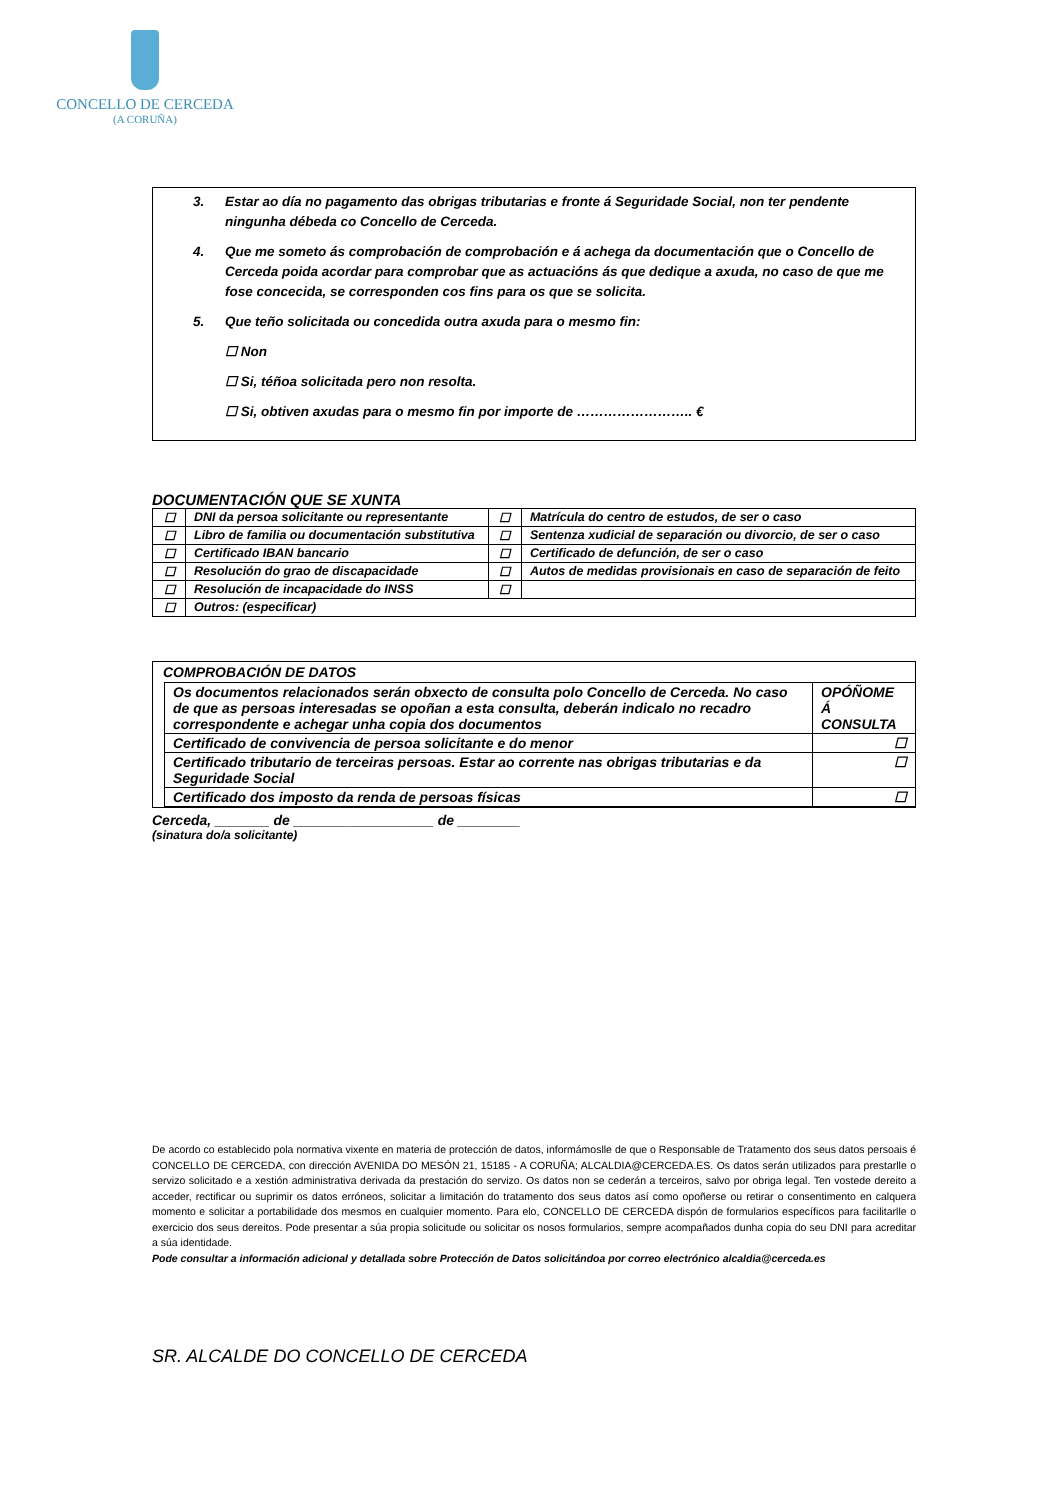CONCELLO DE CERCEDA
(A CORUÑA)
3. Estar ao día no pagamento das obrigas tributarias e fronte á Seguridade Social, non ter pendente ningunha débeda co Concello de Cerceda.
4. Que me someto ás comprobación de comprobación e á achega da documentación que o Concello de Cerceda poida acordar para comprobar que as actuacións ás que dedique a axuda, no caso de que me fose concecida, se corresponden cos fins para os que se solicita.
5. Que teño solicitada ou concedida outra axuda para o mesmo fin:
☐ Non
☐ Si, téñoa solicitada pero non resolta.
☐ Si, obtiven axudas para o mesmo fin por importe de …………………….. €
DOCUMENTACIÓN QUE SE XUNTA
| ☐ | DNI da persoa solicitante ou representante | ☐ | Matrícula do centro de estudos, de ser o caso |
| ☐ | Libro de familia ou documentación substitutiva | ☐ | Sentenza xudicial de separación ou divorcio, de ser o caso |
| ☐ | Certificado IBAN bancario | ☐ | Certificado de defunción, de ser o caso |
| ☐ | Resolución do grao de discapacidade | ☐ | Autos de medidas provisionais en caso de separación de feito |
| ☐ | Resolución de incapacidade do INSS | ☐ | |
| ☐ | Outros: (especificar) | | |
COMPROBACIÓN DE DATOS
| Os documentos relacionados serán obxecto de consulta polo Concello de Cerceda. No caso de que as persoas interesadas se opoñan a esta consulta, deberán indicalo no recadro correspondente e achegar unha copia dos documentos | OPÓÑOME Á CONSULTA |
| Certificado de convivencia de persoa solicitante e do menor | ☐ |
| Certificado tributario de terceiras persoas. Estar ao corrente nas obrigas tributarias e da Seguridade Social | ☐ |
| Certificado dos imposto da renda de persoas físicas | ☐ |
Cerceda, _______ de __________________ de ________
(sinatura do/a solicitante)
De acordo co establecido pola normativa vixente en materia de protección de datos, informámoslle de que o Responsable de Tratamento dos seus datos persoais é CONCELLO DE CERCEDA, con dirección AVENIDA DO MESÓN 21, 15185 - A CORUÑA; ALCALDIA@CERCEDA.ES. Os datos serán utilizados para prestarlle o servizo solicitado e a xestión administrativa derivada da prestación do servizo. Os datos non se cederán a terceiros, salvo por obriga legal. Ten vostede dereito a acceder, rectificar ou suprimir os datos erróneos, solicitar a limitación do tratamento dos seus datos así como opoñerse ou retirar o consentimento en calquera momento e solicitar a portabilidade dos mesmos en cualquier momento. Para elo, CONCELLO DE CERCEDA dispón de formularios específicos para facilitarlle o exercicio dos seus dereitos. Pode presentar a súa propia solicitude ou solicitar os nosos formularios, sempre acompañados dunha copia do seu DNI para acreditar a súa identidade.
Pode consultar a información adicional y detallada sobre Protección de Datos solicitándoa por correo electrónico alcaldia@cerceda.es
SR. ALCALDE DO CONCELLO DE CERCEDA